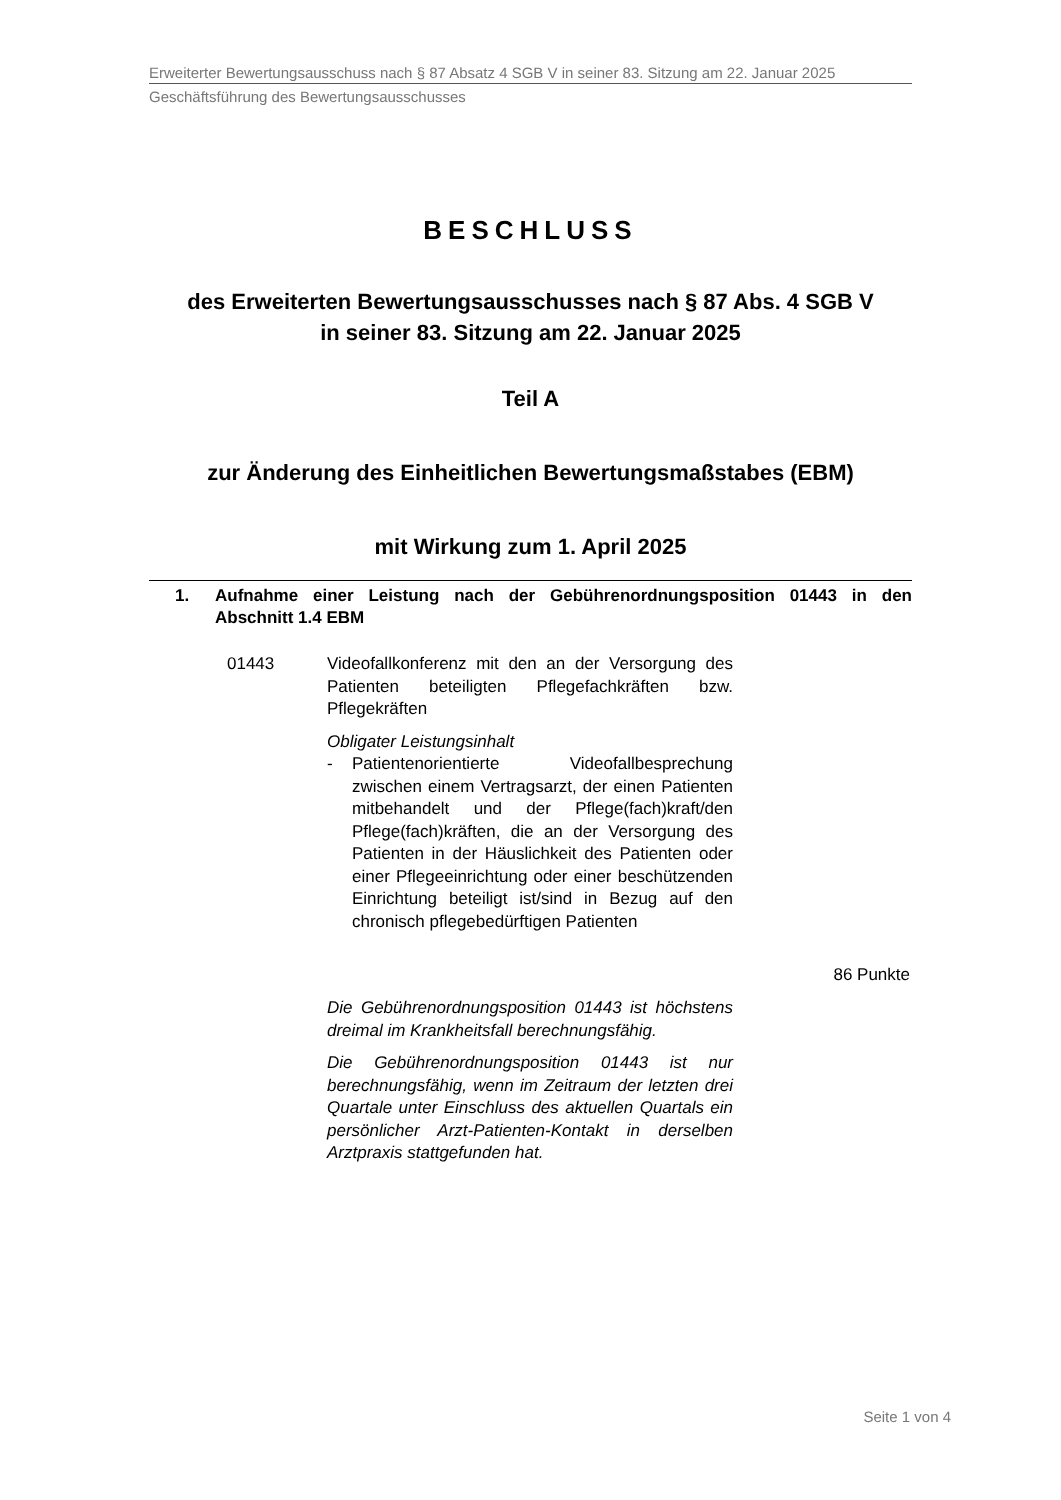Erweiterter Bewertungsausschuss nach § 87 Absatz 4 SGB V in seiner 83. Sitzung am 22. Januar 2025
Geschäftsführung des Bewertungsausschusses
BESCHLUSS
des Erweiterten Bewertungsausschusses nach § 87 Abs. 4 SGB V
in seiner 83. Sitzung am 22. Januar 2025
Teil A
zur Änderung des Einheitlichen Bewertungsmaßstabes (EBM)
mit Wirkung zum 1. April 2025
1. Aufnahme einer Leistung nach der Gebührenordnungsposition 01443 in den Abschnitt 1.4 EBM
01443 Videofallkonferenz mit den an der Versorgung des Patienten beteiligten Pflegefachkräften bzw. Pflegekräften
Obligater Leistungsinhalt
- Patientenorientierte Videofallbesprechung zwischen einem Vertragsarzt, der einen Patienten mitbehandelt und der Pflege(fach)kraft/den Pflege(fach)kräften, die an der Versorgung des Patienten in der Häuslichkeit des Patienten oder einer Pflegeeinrichtung oder einer beschützenden Einrichtung beteiligt ist/sind in Bezug auf den chronisch pflegebedürftigen Patienten
86 Punkte
Die Gebührenordnungsposition 01443 ist höchstens dreimal im Krankheitsfall berechnungsfähig.
Die Gebührenordnungsposition 01443 ist nur berechnungsfähig, wenn im Zeitraum der letzten drei Quartale unter Einschluss des aktuellen Quartals ein persönlicher Arzt-Patienten-Kontakt in derselben Arztpraxis stattgefunden hat.
Seite 1 von 4